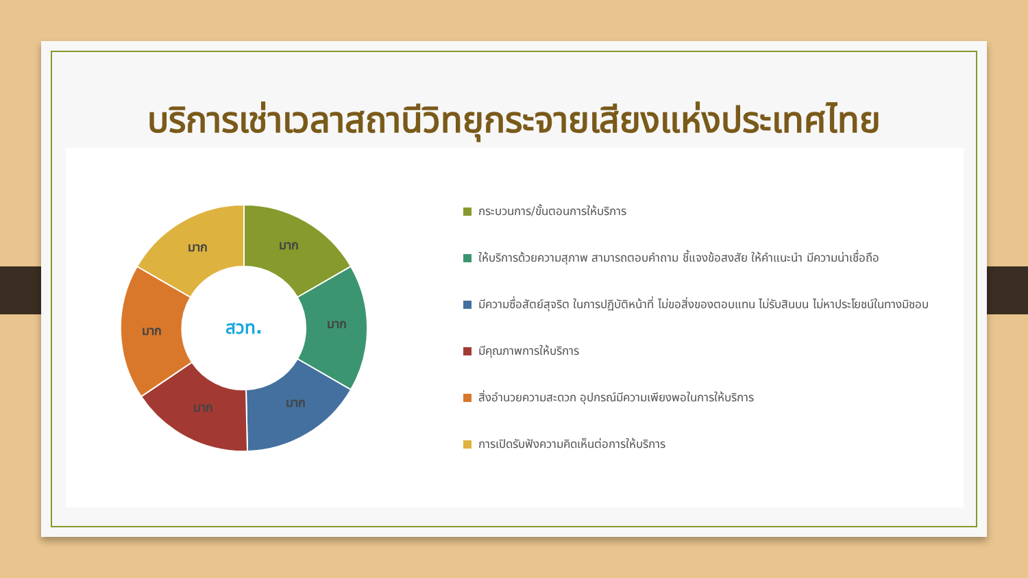บริการเช่าเวลาสถานีวิทยุกระจายเสียงแห่งประเทศไทย
มาก
มาก
มาก
มาก
มาก
มาก
สวท.
กระบวนการ/ขั้นตอนการให้บริการ
ให้บริการด้วยความสุภาพ สามารถตอบคำถาม ชี้แจงข้อสงสัย ให้คำแนะนำ มีความน่าเชื่อถือ
มีความซื่อสัตย์สุจริต ในการปฏิบัติหน้าที่ ไม่ขอสิ่งของตอบแทน ไม่รับสินบน ไม่หาประโยชน์ในทางมิชอบ
มีคุณภาพการให้บริการ
สิ่งอำนวยความสะดวก อุปกรณ์มีความเพียงพอในการให้บริการ
การเปิดรับฟังความคิดเห็นต่อการให้บริการ